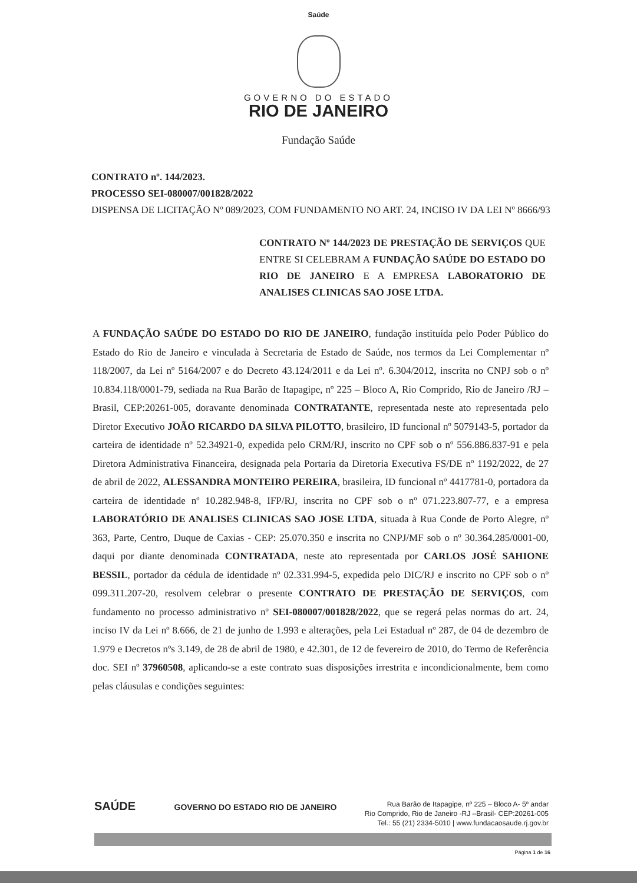Saúde
GOVERNO DO ESTADO
RIO DE JANEIRO
Fundação Saúde
CONTRATO nº. 144/2023.
PROCESSO SEI-080007/001828/2022
DISPENSA DE LICITAÇÃO Nº 089/2023, COM FUNDAMENTO NO ART. 24, INCISO IV DA LEI Nº 8666/93
CONTRATO Nº 144/2023 DE PRESTAÇÃO DE SERVIÇOS QUE ENTRE SI CELEBRAM A FUNDAÇÃO SAÚDE DO ESTADO DO RIO DE JANEIRO E A EMPRESA LABORATORIO DE ANALISES CLINICAS SAO JOSE LTDA.
A FUNDAÇÃO SAÚDE DO ESTADO DO RIO DE JANEIRO, fundação instituída pelo Poder Público do Estado do Rio de Janeiro e vinculada à Secretaria de Estado de Saúde, nos termos da Lei Complementar nº 118/2007, da Lei nº 5164/2007 e do Decreto 43.124/2011 e da Lei nº. 6.304/2012, inscrita no CNPJ sob o nº 10.834.118/0001-79, sediada na Rua Barão de Itapagipe, nº 225 – Bloco A, Rio Comprido, Rio de Janeiro /RJ –Brasil, CEP:20261-005, doravante denominada CONTRATANTE, representada neste ato representada pelo Diretor Executivo JOÃO RICARDO DA SILVA PILOTTO, brasileiro, ID funcional nº 5079143-5, portador da carteira de identidade nº 52.34921-0, expedida pelo CRM/RJ, inscrito no CPF sob o nº 556.886.837-91 e pela Diretora Administrativa Financeira, designada pela Portaria da Diretoria Executiva FS/DE nº 1192/2022, de 27 de abril de 2022, ALESSANDRA MONTEIRO PEREIRA, brasileira, ID funcional nº 4417781-0, portadora da carteira de identidade nº 10.282.948-8, IFP/RJ, inscrita no CPF sob o nº 071.223.807-77, e a empresa LABORATÓRIO DE ANALISES CLINICAS SAO JOSE LTDA, situada à Rua Conde de Porto Alegre, nº 363, Parte, Centro, Duque de Caxias - CEP: 25.070.350 e inscrita no CNPJ/MF sob o nº 30.364.285/0001-00, daqui por diante denominada CONTRATADA, neste ato representada por CARLOS JOSÉ SAHIONE BESSIL, portador da cédula de identidade nº 02.331.994-5, expedida pelo DIC/RJ e inscrito no CPF sob o nº 099.311.207-20, resolvem celebrar o presente CONTRATO DE PRESTAÇÃO DE SERVIÇOS, com fundamento no processo administrativo nº SEI-080007/001828/2022, que se regerá pelas normas do art. 24, inciso IV da Lei nº 8.666, de 21 de junho de 1.993 e alterações, pela Lei Estadual nº 287, de 04 de dezembro de 1.979 e Decretos nºs 3.149, de 28 de abril de 1980, e 42.301, de 12 de fevereiro de 2010, do Termo de Referência doc. SEI nº 37960508, aplicando-se a este contrato suas disposições irrestrita e incondicionalmente, bem como pelas cláusulas e condições seguintes:
SAÚDE GOVERNO DO ESTADO RIO DE JANEIRO
Rua Barão de Itapagipe, nº 225 – Bloco A- 5º andar
Rio Comprido, Rio de Janeiro -RJ –Brasil- CEP:20261-005
Tel.: 55 (21) 2334-5010 | www.fundacaosaude.rj.gov.br
Página 1 de 16